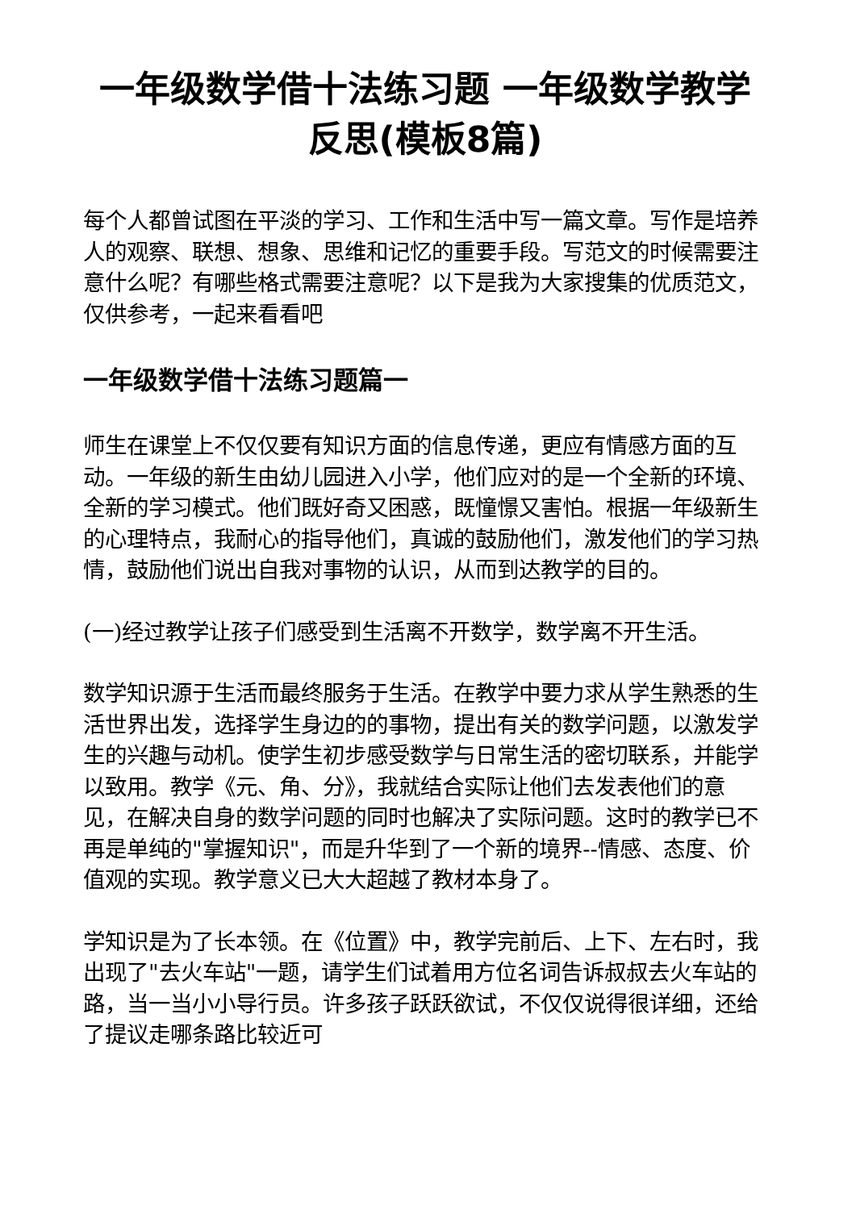一年级数学借十法练习题 一年级数学教学反思(模板8篇)
每个人都曾试图在平淡的学习、工作和生活中写一篇文章。写作是培养人的观察、联想、想象、思维和记忆的重要手段。写范文的时候需要注意什么呢？有哪些格式需要注意呢？以下是我为大家搜集的优质范文，仅供参考，一起来看看吧
一年级数学借十法练习题篇一
师生在课堂上不仅仅要有知识方面的信息传递，更应有情感方面的互动。一年级的新生由幼儿园进入小学，他们应对的是一个全新的环境、全新的学习模式。他们既好奇又困惑，既憧憬又害怕。根据一年级新生的心理特点，我耐心的指导他们，真诚的鼓励他们，激发他们的学习热情，鼓励他们说出自我对事物的认识，从而到达教学的目的。
(一)经过教学让孩子们感受到生活离不开数学，数学离不开生活。
数学知识源于生活而最终服务于生活。在教学中要力求从学生熟悉的生活世界出发，选择学生身边的的事物，提出有关的数学问题，以激发学生的兴趣与动机。使学生初步感受数学与日常生活的密切联系，并能学以致用。教学《元、角、分》，我就结合实际让他们去发表他们的意见，在解决自身的数学问题的同时也解决了实际问题。这时的教学已不再是单纯的"掌握知识"，而是升华到了一个新的境界--情感、态度、价值观的实现。教学意义已大大超越了教材本身了。
学知识是为了长本领。在《位置》中，教学完前后、上下、左右时，我出现了"去火车站"一题，请学生们试着用方位名词告诉叔叔去火车站的路，当一当小小导行员。许多孩子跃跃欲试，不仅仅说得很详细，还给了提议走哪条路比较近可